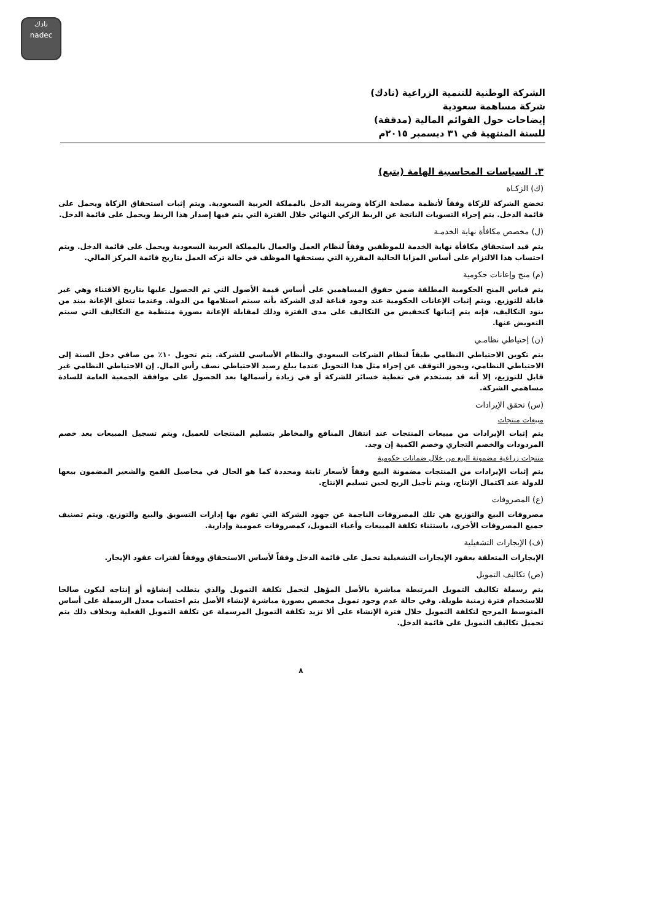نادك
nadec
الشركة الوطنية للتنمية الزراعية (نادك)
شركة مساهمة سعودية
إيضاحات حول القوائم المالية (مدققة)
للسنة المنتهية في ٣١ ديسمبر ٢٠١٥م
٣. السياسات المحاسبية الهامة (يتبع)
(ك) الزكـاة
تخضع الشركة للزكاة وفقاً لأنظمة مصلحة الزكاة وضريبة الدخل بالمملكة العربية السعودية. ويتم إثبات استحقاق الزكاة ويحمل على قائمة الدخل. يتم إجراء التسويات الناتجة عن الربط الزكي النهائي خلال الفترة التي يتم فيها إصدار هذا الربط ويحمل على قائمة الدخل.
(ل) مخصص مكافأة نهاية الخدمـة
يتم قيد استحقاق مكافأة نهاية الخدمة للموظفين وفقاً لنظام العمل والعمال بالمملكة العربية السعودية ويحمل على قائمة الدخل. ويتم احتساب هذا الالتزام على أساس المزايا الحالية المقررة التي يستحقها الموظف في حالة تركه العمل بتاريخ قائمة المركز المالي.
(م) منح وإعانات حكومية
يتم قياس المنح الحكومية المطلقة ضمن حقوق المساهمين على أساس قيمة الأصول التي تم الحصول عليها بتاريخ الاقتناء وهي غير قابلة للتوزيع. ويتم إثبات الإعانات الحكومية عند وجود قناعة لدى الشركة بأنه سيتم استلامها من الدولة. وعندما تتعلق الإعانة ببند من بنود التكاليف، فإنه يتم إثباتها كتخفيض من التكاليف على مدى الفترة وذلك لمقابلة الإعانة بصورة منتظمة مع التكاليف التي سيتم التعويض عنها.
(ن) إحتياطي نظامـي
يتم تكوين الاحتياطي النظامي طبقاً لنظام الشركات السعودي والنظام الأساسي للشركة. يتم تحويل ١٠٪ من صافي دخل السنة إلى الاحتياطي النظامي، ويجوز التوقف عن إجراء مثل هذا التحويل عندما يبلغ رصيد الاحتياطي نصف رأس المال. إن الاحتياطي النظامي غير قابل للتوزيع، إلا أنه قد يستخدم في تغطية خسائر للشركة أو في زيادة رأسمالها بعد الحصول على موافقة الجمعية العامة للسادة مساهمي الشركة.
(س) تحقق الإيرادات
مبيعات منتجات
يتم إثبات الإيرادات من مبيعات المنتجات عند انتقال المنافع والمخاطر بتسليم المنتجات للعميل، ويتم تسجيل المبيعات بعد خصم المردودات والخصم التجاري وخصم الكمية إن وجد.
منتجات زراعية مضمونة البيع من خلال ضمانات حكومية
يتم إثبات الإيرادات من المنتجات مضمونة البيع وفقاً لأسعار ثابتة ومحددة كما هو الحال في محاصيل القمح والشعير المضمون بيعها للدولة عند اكتمال الإنتاج، ويتم تأجيل الربح لحين تسليم الإنتاج.
(ع) المصروفات
مصروفات البيع والتوزيع هي تلك المصروفات الناجمة عن جهود الشركة التي تقوم بها إدارات التسويق والبيع والتوزيع. ويتم تصنيف جميع المصروفات الأخرى، باستثناء تكلفة المبيعات وأعباء التمويل، كمصروفات عمومية وإدارية.
(ف) الإيجارات التشغيلية
الإيجارات المتعلقة بعقود الإيجارات التشغيلية تحمل على قائمة الدخل وفقاً لأساس الاستحقاق ووفقاً لفترات عقود الإيجار.
(ص) تكاليف التمويل
يتم رسملة تكاليف التمويل المرتبطة مباشرة بالأصل المؤهل لتحمل تكلفة التمويل والذي يتطلب إنشاؤه أو إنتاجه ليكون صالحا للاستخدام فترة زمنية طويلة. وفي حالة عدم وجود تمويل مخصص بصورة مباشرة لإنشاء الأصل يتم احتساب معدل الرسملة على أساس المتوسط المرجح لتكلفة التمويل خلال فترة الإنشاء على ألا تزيد تكلفة التمويل المرسملة عن تكلفة التمويل الفعلية وبخلاف ذلك يتم تحميل تكاليف التمويل على قائمة الدخل.
٨